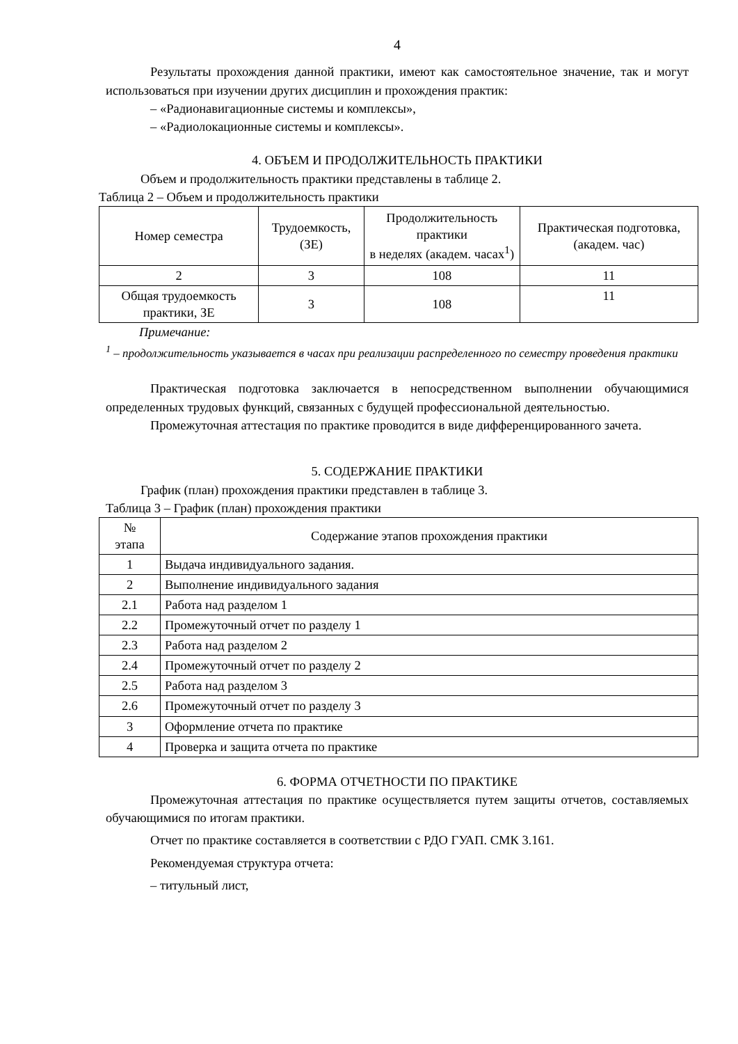4
Результаты прохождения данной практики, имеют как самостоятельное значение, так и могут использоваться при изучении других дисциплин и прохождения практик:
– «Радионавигационные системы и комплексы»,
– «Радиолокационные системы и комплексы».
4. ОБЪЕМ И ПРОДОЛЖИТЕЛЬНОСТЬ ПРАКТИКИ
Объем и продолжительность практики представлены в таблице 2.
Таблица 2 – Объем и продолжительность практики
| Номер семестра | Трудоемкость, (ЗЕ) | Продолжительность практики в неделях (академ. часах<sup>1</sup>) | Практическая подготовка, (академ. час) |
| --- | --- | --- | --- |
| 2 | 3 | 108 | 11 |
| Общая трудоемкость практики, ЗЕ | 3 | 108 | 11 |
Примечание:
<sup>1</sup> – продолжительность указывается в часах при реализации распределенного по семестру проведения практики
Практическая подготовка заключается в непосредственном выполнении обучающимися определенных трудовых функций, связанных с будущей профессиональной деятельностью.
Промежуточная аттестация по практике проводится в виде дифференцированного зачета.
5. СОДЕРЖАНИЕ ПРАКТИКИ
График (план) прохождения практики представлен в таблице 3.
Таблица 3 – График (план) прохождения практики
| № этапа | Содержание этапов прохождения практики |
| --- | --- |
| 1 | Выдача индивидуального задания. |
| 2 | Выполнение индивидуального задания |
| 2.1 | Работа над разделом 1 |
| 2.2 | Промежуточный отчет по разделу 1 |
| 2.3 | Работа над разделом 2 |
| 2.4 | Промежуточный отчет по разделу 2 |
| 2.5 | Работа над разделом 3 |
| 2.6 | Промежуточный отчет по разделу 3 |
| 3 | Оформление отчета по практике |
| 4 | Проверка и защита отчета по практике |
6. ФОРМА ОТЧЕТНОСТИ ПО ПРАКТИКЕ
Промежуточная аттестация по практике осуществляется путем защиты отчетов, составляемых обучающимися по итогам практики.
Отчет по практике составляется в соответствии с РДО ГУАП. СМК 3.161.
Рекомендуемая структура отчета:
– титульный лист,